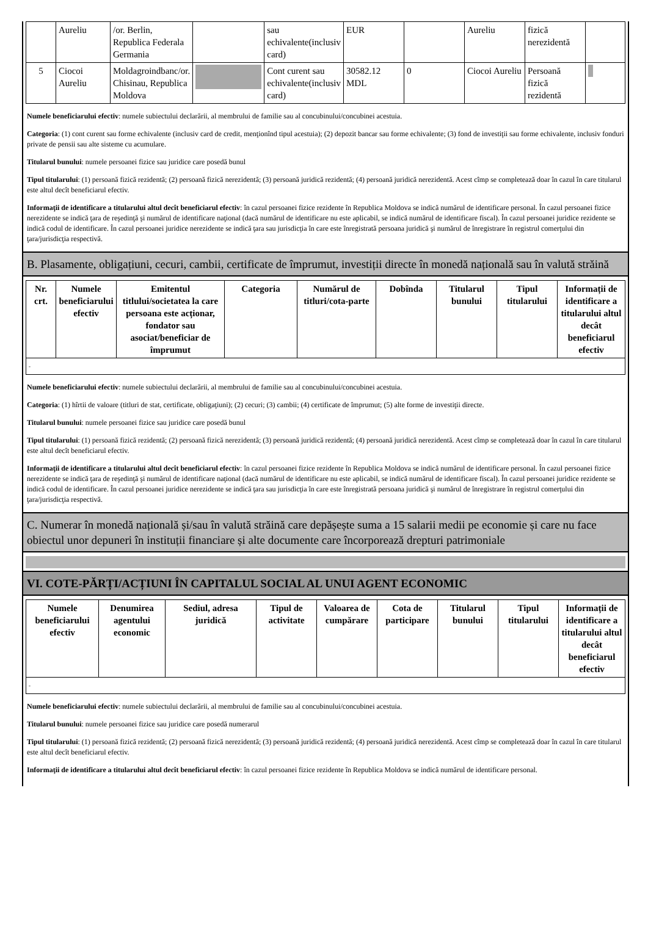| | Aureliu | /or. Berlin, Republica Federala Germania | | sau echivalente(inclusiv card) | EUR | | Aureliu | fizică nerezidentă | |
| 5 | Ciocoi Aureliu | Moldagroindbanc/or. Chisinau, Republica Moldova | | Cont curent sau echivalente(inclusiv card) | 30582.12 MDL | 0 | Ciocoi Aureliu | Persoană fizică rezidentă | |
Numele beneficiarului efectiv: numele subiectului declarării, al membrului de familie sau al concubinului/concubinei acestuia.
Categoria: (1) cont curent sau forme echivalente (inclusiv card de credit, menţionînd tipul acestuia); (2) depozit bancar sau forme echivalente; (3) fond de investiţii sau forme echivalente, inclusiv fonduri private de pensii sau alte sisteme cu acumulare.
Titularul bunului: numele persoanei fizice sau juridice care posedă bunul
Tipul titularului: (1) persoană fizică rezidentă; (2) persoană fizică nerezidentă; (3) persoană juridică rezidentă; (4) persoană juridică nerezidentă. Acest cîmp se completează doar în cazul în care titularul este altul decît beneficiarul efectiv.
Informaţii de identificare a titularului altul decît beneficiarul efectiv: în cazul persoanei fizice rezidente în Republica Moldova se indică numărul de identificare personal. În cazul persoanei fizice nerezidente se indică ţara de reşedinţă şi numărul de identificare naţional (dacă numărul de identificare nu este aplicabil, se indică numărul de identificare fiscal). În cazul persoanei juridice rezidente se indică codul de identificare. În cazul persoanei juridice nerezidente se indică ţara sau jurisdicţia în care este înregistrată persoana juridică şi numărul de înregistrare în registrul comerţului din ţara/jurisdicţia respectivă.
B. Plasamente, obligațiuni, cecuri, cambii, certificate de împrumut, investiții directe în monedă națională sau în valută străină
| Nr. crt. | Numele beneficiarului efectiv | Emitentul titlului/societatea la care persoana este acționar, fondator sau asociat/beneficiar de împrumut | Categoria | Numărul de titluri/cota-parte | Dobînda | Titularul bunului | Tipul titularului | Informații de identificare a titularului altul decât beneficiarul efectiv |
| --- | --- | --- | --- | --- | --- | --- | --- | --- |
| - | | | | | | | | |
Numele beneficiarului efectiv: numele subiectului declarării, al membrului de familie sau al concubinului/concubinei acestuia.
Categoria: (1) hîrtii de valoare (titluri de stat, certificate, obligaţiuni); (2) cecuri; (3) cambii; (4) certificate de împrumut; (5) alte forme de investiţii directe.
Titularul bunului: numele persoanei fizice sau juridice care posedă bunul
Tipul titularului: (1) persoană fizică rezidentă; (2) persoană fizică nerezidentă; (3) persoană juridică rezidentă; (4) persoană juridică nerezidentă. Acest cîmp se completează doar în cazul în care titularul este altul decît beneficiarul efectiv.
Informaţii de identificare a titularului altul decît beneficiarul efectiv: în cazul persoanei fizice rezidente în Republica Moldova se indică numărul de identificare personal. În cazul persoanei fizice nerezidente se indică ţara de reşedinţă şi numărul de identificare naţional (dacă numărul de identificare nu este aplicabil, se indică numărul de identificare fiscal). În cazul persoanei juridice rezidente se indică codul de identificare. În cazul persoanei juridice nerezidente se indică ţara sau jurisdicţia în care este înregistrată persoana juridică şi numărul de înregistrare în registrul comerţului din ţara/jurisdicţia respectivă.
C. Numerar în monedă națională și/sau în valută străină care depășește suma a 15 salarii medii pe economie și care nu face obiectul unor depuneri în instituții financiare și alte documente care încorporează drepturi patrimoniale
VI. COTE-PĂRȚI/ACȚIUNI ÎN CAPITALUL SOCIAL AL UNUI AGENT ECONOMIC
| Numele beneficiarului efectiv | Denumirea agentului economic | Sediul, adresa juridică | Tipul de activitate | Valoarea de cumpărare | Cota de participare | Titularul bunului | Tipul titularului | Informații de identificare a titularului altul decât beneficiarul efectiv |
| --- | --- | --- | --- | --- | --- | --- | --- | --- |
| - | | | | | | | | |
Numele beneficiarului efectiv: numele subiectului declarării, al membrului de familie sau al concubinului/concubinei acestuia.
Titularul bunului: numele persoanei fizice sau juridice care posedă numerarul
Tipul titularului: (1) persoană fizică rezidentă; (2) persoană fizică nerezidentă; (3) persoană juridică rezidentă; (4) persoană juridică nerezidentă. Acest cîmp se completează doar în cazul în care titularul este altul decît beneficiarul efectiv.
Informaţii de identificare a titularului altul decît beneficiarul efectiv: în cazul persoanei fizice rezidente în Republica Moldova se indică numărul de identificare personal.